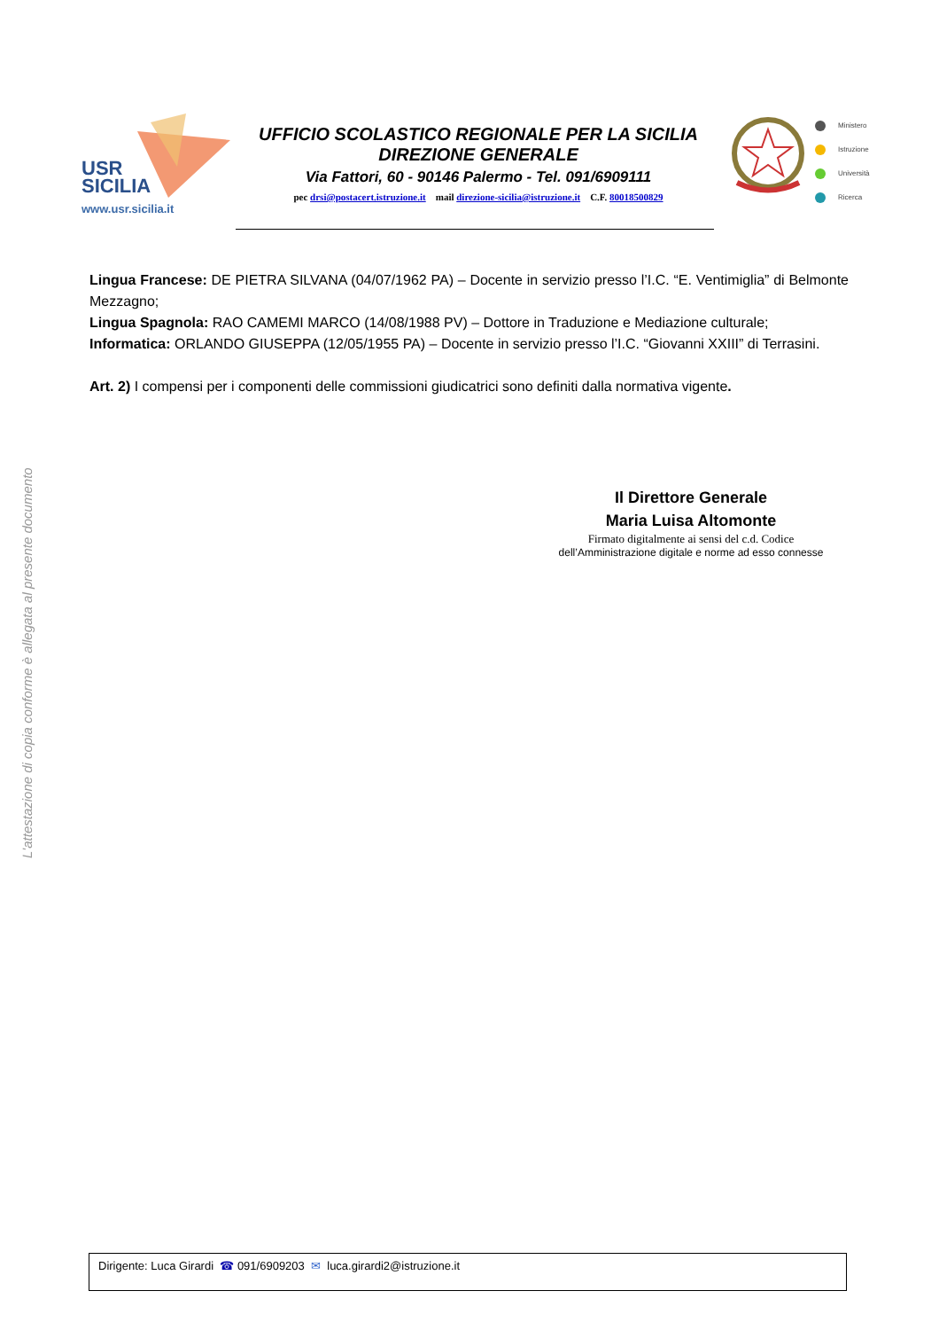USR
SICILIA
www.usr.sicilia.it
UFFICIO SCOLASTICO REGIONALE PER LA SICILIA
DIREZIONE GENERALE
Via Fattori, 60 - 90146 Palermo - Tel. 091/6909111
pec drsi@postacert.istruzione.it mail direzione-sicilia@istruzione.it C.F. 80018500829
Ministero
Istruzione
Università
Ricerca
Lingua Francese: DE PIETRA SILVANA (04/07/1962 PA) – Docente in servizio presso l’I.C. “E. Ventimiglia” di Belmonte Mezzagno;
Lingua Spagnola: RAO CAMEMI MARCO (14/08/1988 PV) – Dottore in Traduzione e Mediazione culturale;
Informatica: ORLANDO GIUSEPPA (12/05/1955 PA) – Docente in servizio presso l’I.C. “Giovanni XXIII” di Terrasini.
Art. 2) I compensi per i componenti delle commissioni giudicatrici sono definiti dalla normativa vigente.
Il Direttore Generale
Maria Luisa Altomonte
Firmato digitalmente ai sensi del c.d. Codice
dell’Amministrazione digitale e norme ad esso connesse
L'attestazione di copia conforme è allegata al presente documento
Dirigente: Luca Girardi ☎ 091/6909203 ✉ luca.girardi2@istruzione.it